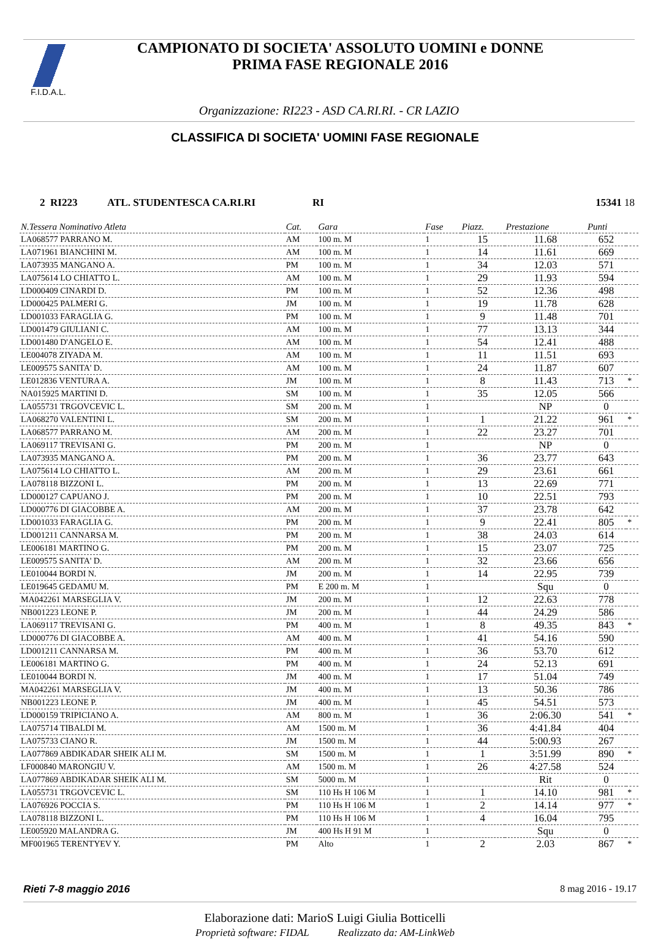F.I.D.A.L.
CAMPIONATO DI SOCIETA' ASSOLUTO UOMINI e DONNE
PRIMA FASE REGIONALE 2016
Organizzazione: RI223 - ASD CA.RI.RI. - CR LAZIO
CLASSIFICA DI SOCIETA' UOMINI FASE REGIONALE
2 RI223 ATL. STUDENTESCA CA.RI.RI RI 15341 18
| N.Tessera Nominativo Atleta | Cat. | Gara | Fase | Piazz. | Prestazione | Punti | |
| --- | --- | --- | --- | --- | --- | --- | --- |
| LA068577 PARRANO M. | AM | 100 m. M | 1 | 15 | 11.68 | 652 | |
| LA071961 BIANCHINI M. | AM | 100 m. M | 1 | 14 | 11.61 | 669 | |
| LA073935 MANGANO A. | PM | 100 m. M | 1 | 34 | 12.03 | 571 | |
| LA075614 LO CHIATTO L. | AM | 100 m. M | 1 | 29 | 11.93 | 594 | |
| LD000409 CINARDI D. | PM | 100 m. M | 1 | 52 | 12.36 | 498 | |
| LD000425 PALMERI G. | JM | 100 m. M | 1 | 19 | 11.78 | 628 | |
| LD001033 FARAGLIA G. | PM | 100 m. M | 1 | 9 | 11.48 | 701 | |
| LD001479 GIULIANI C. | AM | 100 m. M | 1 | 77 | 13.13 | 344 | |
| LD001480 D'ANGELO E. | AM | 100 m. M | 1 | 54 | 12.41 | 488 | |
| LE004078 ZIYADA M. | AM | 100 m. M | 1 | 11 | 11.51 | 693 | |
| LE009575 SANITA' D. | AM | 100 m. M | 1 | 24 | 11.87 | 607 | |
| LE012836 VENTURA A. | JM | 100 m. M | 1 | 8 | 11.43 | 713 | * |
| NA015925 MARTINI D. | SM | 100 m. M | 1 | 35 | 12.05 | 566 | |
| LA055731 TRGOVCEVIC L. | SM | 200 m. M | 1 | | NP | 0 | |
| LA068270 VALENTINI L. | SM | 200 m. M | 1 | 1 | 21.22 | 961 | * |
| LA068577 PARRANO M. | AM | 200 m. M | 1 | 22 | 23.27 | 701 | |
| LA069117 TREVISANI G. | PM | 200 m. M | 1 | | NP | 0 | |
| LA073935 MANGANO A. | PM | 200 m. M | 1 | 36 | 23.77 | 643 | |
| LA075614 LO CHIATTO L. | AM | 200 m. M | 1 | 29 | 23.61 | 661 | |
| LA078118 BIZZONI L. | PM | 200 m. M | 1 | 13 | 22.69 | 771 | |
| LD000127 CAPUANO J. | PM | 200 m. M | 1 | 10 | 22.51 | 793 | |
| LD000776 DI GIACOBBE A. | AM | 200 m. M | 1 | 37 | 23.78 | 642 | |
| LD001033 FARAGLIA G. | PM | 200 m. M | 1 | 9 | 22.41 | 805 | * |
| LD001211 CANNARSA M. | PM | 200 m. M | 1 | 38 | 24.03 | 614 | |
| LE006181 MARTINO G. | PM | 200 m. M | 1 | 15 | 23.07 | 725 | |
| LE009575 SANITA' D. | AM | 200 m. M | 1 | 32 | 23.66 | 656 | |
| LE010044 BORDI N. | JM | 200 m. M | 1 | 14 | 22.95 | 739 | |
| LE019645 GEDAMU M. | PM | E 200 m. M | 1 | | Squ | 0 | |
| MA042261 MARSEGLIA V. | JM | 200 m. M | 1 | 12 | 22.63 | 778 | |
| NB001223 LEONE P. | JM | 200 m. M | 1 | 44 | 24.29 | 586 | |
| LA069117 TREVISANI G. | PM | 400 m. M | 1 | 8 | 49.35 | 843 | * |
| LD000776 DI GIACOBBE A. | AM | 400 m. M | 1 | 41 | 54.16 | 590 | |
| LD001211 CANNARSA M. | PM | 400 m. M | 1 | 36 | 53.70 | 612 | |
| LE006181 MARTINO G. | PM | 400 m. M | 1 | 24 | 52.13 | 691 | |
| LE010044 BORDI N. | JM | 400 m. M | 1 | 17 | 51.04 | 749 | |
| MA042261 MARSEGLIA V. | JM | 400 m. M | 1 | 13 | 50.36 | 786 | |
| NB001223 LEONE P. | JM | 400 m. M | 1 | 45 | 54.51 | 573 | |
| LD000159 TRIPICIANO A. | AM | 800 m. M | 1 | 36 | 2:06.30 | 541 | * |
| LA075714 TIBALDI M. | AM | 1500 m. M | 1 | 36 | 4:41.84 | 404 | |
| LA075733 CIANO R. | JM | 1500 m. M | 1 | 44 | 5:00.93 | 267 | |
| LA077869 ABDIKADAR SHEIK ALI M. | SM | 1500 m. M | 1 | 1 | 3:51.99 | 890 | * |
| LF000840 MARONGIU V. | AM | 1500 m. M | 1 | 26 | 4:27.58 | 524 | |
| LA077869 ABDIKADAR SHEIK ALI M. | SM | 5000 m. M | 1 | | Rit | 0 | |
| LA055731 TRGOVCEVIC L. | SM | 110 Hs H 106 M | 1 | 1 | 14.10 | 981 | * |
| LA076926 POCCIA S. | PM | 110 Hs H 106 M | 1 | 2 | 14.14 | 977 | * |
| LA078118 BIZZONI L. | PM | 110 Hs H 106 M | 1 | 4 | 16.04 | 795 | |
| LE005920 MALANDRA G. | JM | 400 Hs H 91 M | 1 | | Squ | 0 | |
| MF001965 TERENTYEV Y. | PM | Alto | 1 | 2 | 2.03 | 867 | * |
Rieti 7-8 maggio 2016 8 mag 2016 - 19.17
Elaborazione dati: MarioS Luigi Giulia Botticelli
Proprietà software: FIDAL Realizzato da: AM-LinkWeb